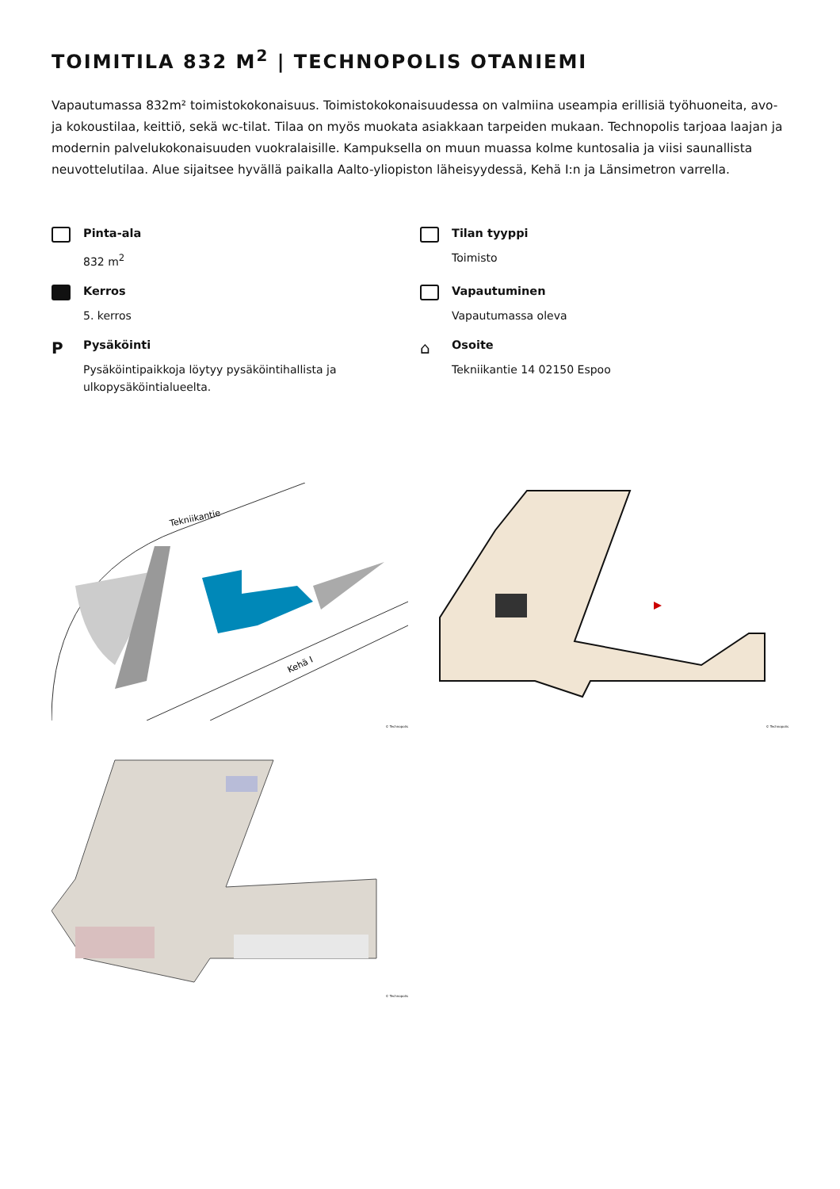TOIMITILA 832 M<sup>2</sup> | TECHNOPOLIS OTANIEMI
Vapautumassa 832m² toimistokokonaisuus. Toimistokokonaisuudessa on valmiina useampia erillisiä työhuoneita, avo- ja kokoustilaa, keittiö, sekä wc-tilat. Tilaa on myös muokata asiakkaan tarpeiden mukaan. Technopolis tarjoaa laajan ja modernin palvelukokonaisuuden vuokralaisille. Kampuksella on muun muassa kolme kuntosalia ja viisi saunallista neuvottelutilaa. Alue sijaitsee hyvällä paikalla Aalto-yliopiston läheisyydessä, Kehä I:n ja Länsimetron varrella.
Pinta-ala
832 m<sup>2</sup>
Tilan tyyppi
Toimisto
Kerros
5. kerros
Vapautuminen
Vapautumassa oleva
P
Pysäköinti
Pysäköintipaikkoja löytyy pysäköintihallista ja
ulkopysäköintialueelta.
⌂
Osoite
Tekniikantie 14 02150 Espoo
Tekniikantie
Kehä I
© Technopolis
© Technopolis
© Technopolis